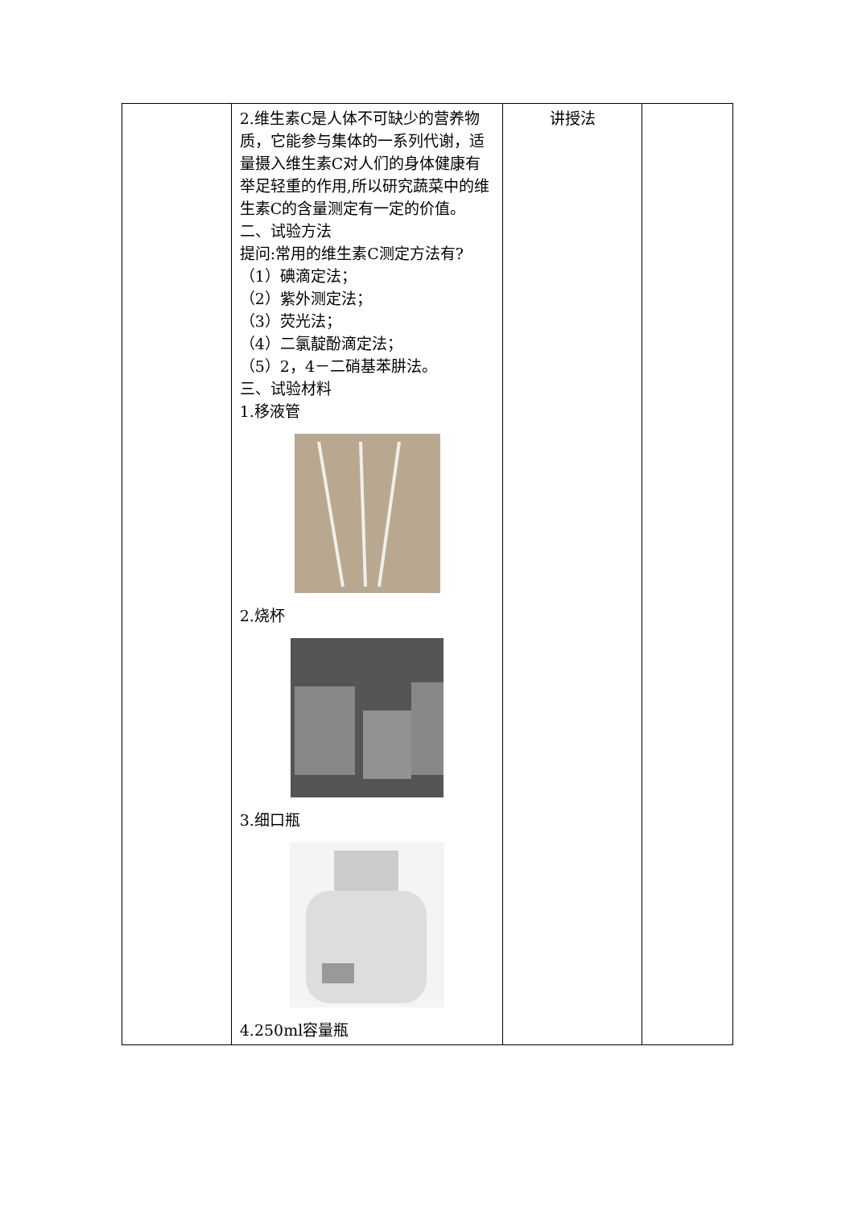| | 2.维生素C是人体不可缺少的营养物质，它能参与集体的一系列代谢，适量摄入维生素C对人们的身体健康有举足轻重的作用,所以研究蔬菜中的维生素C的含量测定有一定的价值。 二、试验方法 提问:常用的维生素C测定方法有? （1）碘滴定法； （2）紫外测定法； （3）荧光法； （4）二氯靛酚滴定法； （5）2，4－二硝基苯肼法。 三、试验材料 1.移液管 2.烧杯 3.细口瓶 4.250ml容量瓶 | 讲授法 | |